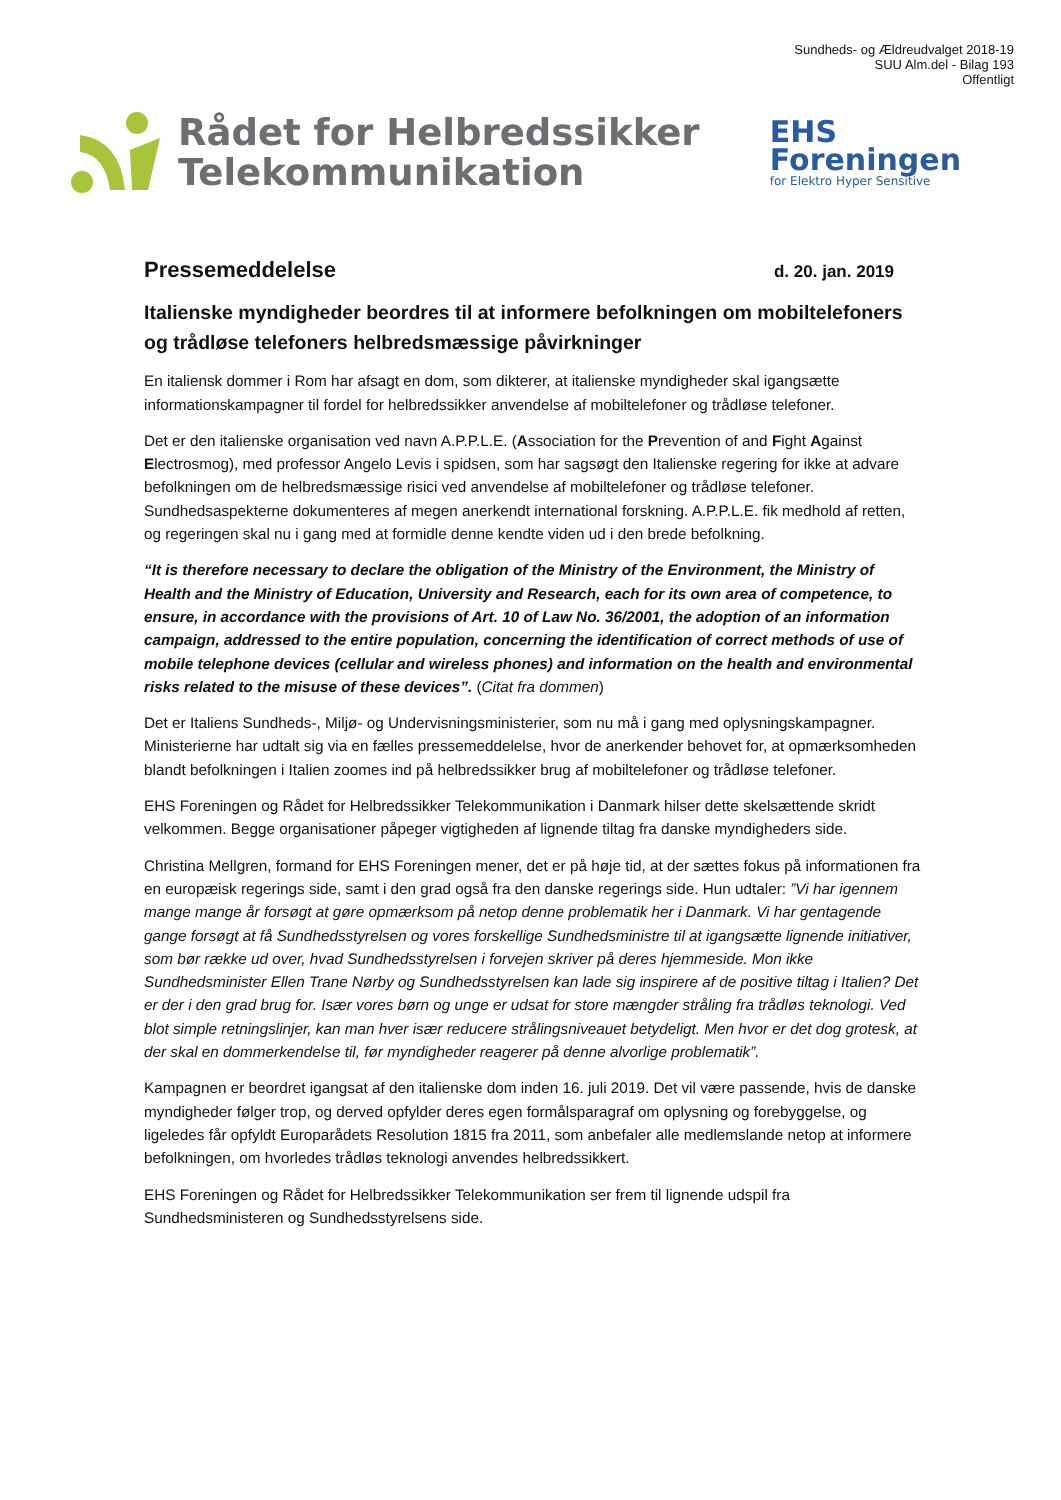Sundheds- og Ældreudvalget 2018-19
SUU Alm.del - Bilag 193
Offentligt
Rådet for Helbredssikker
Telekommunikation
EHS
Foreningen
for Elektro Hyper Sensitive
Pressemeddelelse d. 20. jan. 2019
Italienske myndigheder beordres til at informere befolkningen om mobiltelefoners og trådløse telefoners helbredsmæssige påvirkninger
En italiensk dommer i Rom har afsagt en dom, som dikterer, at italienske myndigheder skal igangsætte informationskampagner til fordel for helbredssikker anvendelse af mobiltelefoner og trådløse telefoner.
Det er den italienske organisation ved navn A.P.P.L.E. (Association for the Prevention of and Fight Against Electrosmog), med professor Angelo Levis i spidsen, som har sagsøgt den Italienske regering for ikke at advare befolkningen om de helbredsmæssige risici ved anvendelse af mobiltelefoner og trådløse telefoner. Sundhedsaspekterne dokumenteres af megen anerkendt international forskning. A.P.P.L.E. fik medhold af retten, og regeringen skal nu i gang med at formidle denne kendte viden ud i den brede befolkning.
“It is therefore necessary to declare the obligation of the Ministry of the Environment, the Ministry of Health and the Ministry of Education, University and Research, each for its own area of competence, to ensure, in accordance with the provisions of Art. 10 of Law No. 36/2001, the adoption of an information campaign, addressed to the entire population, concerning the identification of correct methods of use of mobile telephone devices (cellular and wireless phones) and information on the health and environmental risks related to the misuse of these devices”. (Citat fra dommen)
Det er Italiens Sundheds-, Miljø- og Undervisningsministerier, som nu må i gang med oplysningskampagner. Ministerierne har udtalt sig via en fælles pressemeddelelse, hvor de anerkender behovet for, at opmærksomheden blandt befolkningen i Italien zoomes ind på helbredssikker brug af mobiltelefoner og trådløse telefoner.
EHS Foreningen og Rådet for Helbredssikker Telekommunikation i Danmark hilser dette skelsættende skridt velkommen. Begge organisationer påpeger vigtigheden af lignende tiltag fra danske myndigheders side.
Christina Mellgren, formand for EHS Foreningen mener, det er på høje tid, at der sættes fokus på informationen fra en europæisk regerings side, samt i den grad også fra den danske regerings side. Hun udtaler: ”Vi har igennem mange mange år forsøgt at gøre opmærksom på netop denne problematik her i Danmark. Vi har gentagende gange forsøgt at få Sundhedsstyrelsen og vores forskellige Sundhedsministre til at igangsætte lignende initiativer, som bør række ud over, hvad Sundhedsstyrelsen i forvejen skriver på deres hjemmeside. Mon ikke Sundhedsminister Ellen Trane Nørby og Sundhedsstyrelsen kan lade sig inspirere af de positive tiltag i Italien? Det er der i den grad brug for. Især vores børn og unge er udsat for store mængder stråling fra trådløs teknologi. Ved blot simple retningslinjer, kan man hver især reducere strålingsniveauet betydeligt. Men hvor er det dog grotesk, at der skal en dommerkendelse til, før myndigheder reagerer på denne alvorlige problematik”.
Kampagnen er beordret igangsat af den italienske dom inden 16. juli 2019. Det vil være passende, hvis de danske myndigheder følger trop, og derved opfylder deres egen formålsparagraf om oplysning og forebyggelse, og ligeledes får opfyldt Europarådets Resolution 1815 fra 2011, som anbefaler alle medlemslande netop at informere befolkningen, om hvorledes trådløs teknologi anvendes helbredssikkert.
EHS Foreningen og Rådet for Helbredssikker Telekommunikation ser frem til lignende udspil fra Sundhedsministeren og Sundhedsstyrelsens side.